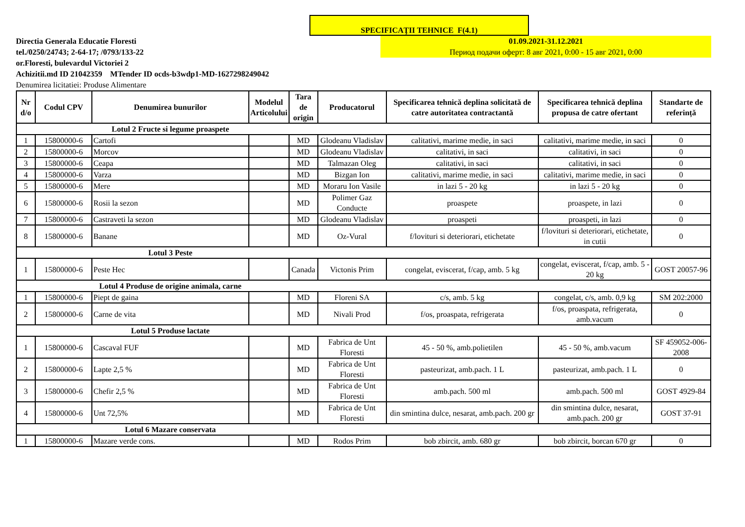SPECIFICAŢII TEHNICE F(4.1)
Directia Generala Educatie Floresti
tel./0250/24743; 2-64-17; /0793/133-22
or.Floresti, bulevardul Victoriei 2
Achizitii.md ID 21042359 MTender ID ocds-b3wdp1-MD-1627298249042
Denumirea licitatiei: Produse Alimentare
01.09.2021-31.12.2021
Период подачи оферт: 8 авг 2021, 0:00 - 15 авг 2021, 0:00
| Nr d/o | Codul CPV | Denumirea bunurilor | Modelul Articolului | Tara de origin | Producatorul | Specificarea tehnică deplina solicitată de catre autoritatea contractantă | Specificarea tehnică deplina propusa de catre ofertant | Standarte de referință |
| --- | --- | --- | --- | --- | --- | --- | --- | --- |
| | | Lotul 2 Fructe si legume proaspete | | | | | | |
| 1 | 15800000-6 | Cartofi | | MD | Glodeanu Vladislav | calitativi, marime medie, in saci | calitativi, marime medie, in saci | 0 |
| 2 | 15800000-6 | Morcov | | MD | Glodeanu Vladislav | calitativi, in saci | calitativi, in saci | 0 |
| 3 | 15800000-6 | Ceapa | | MD | Talmazan Oleg | calitativi, in saci | calitativi, in saci | 0 |
| 4 | 15800000-6 | Varza | | MD | Bizgan Ion | calitativi, marime medie, in saci | calitativi, marime medie, in saci | 0 |
| 5 | 15800000-6 | Mere | | MD | Moraru Ion Vasile | in lazi 5 - 20 kg | in lazi 5 - 20 kg | 0 |
| 6 | 15800000-6 | Rosii la sezon | | MD | Polimer Gaz Conducte | proaspete | proaspete, in lazi | 0 |
| 7 | 15800000-6 | Castraveti la sezon | | MD | Glodeanu Vladislav | proaspeti | proaspeti, in lazi | 0 |
| 8 | 15800000-6 | Banane | | MD | Oz-Vural | f/lovituri si deteriorari, etichetate | f/lovituri si deteriorari, etichetate, in cutii | 0 |
| | | Lotul 3 Peste | | | | | | |
| 1 | 15800000-6 | Peste Hec | | Canada | Victonis Prim | congelat, eviscerat, f/cap, amb. 5 kg | congelat, eviscerat, f/cap, amb. 5 - 20 kg | GOST 20057-96 |
| | | Lotul 4 Produse de origine animala, carne | | | | | | |
| 1 | 15800000-6 | Piept de gaina | | MD | Floreni SA | c/s, amb. 5 kg | congelat, c/s, amb. 0,9 kg | SM 202:2000 |
| 2 | 15800000-6 | Carne de vita | | MD | Nivali Prod | f/os, proaspata, refrigerata | f/os, proaspata, refrigerata, amb.vacum | 0 |
| | | Lotul 5 Produse lactate | | | | | | |
| 1 | 15800000-6 | Cascaval FUF | | MD | Fabrica de Unt Floresti | 45 - 50 %, amb.polietilen | 45 - 50 %, amb.vacum | SF 459052-006-2008 |
| 2 | 15800000-6 | Lapte 2,5 % | | MD | Fabrica de Unt Floresti | pasteurizat, amb.pach. 1 L | pasteurizat, amb.pach. 1 L | 0 |
| 3 | 15800000-6 | Chefir 2,5 % | | MD | Fabrica de Unt Floresti | amb.pach. 500 ml | amb.pach. 500 ml | GOST 4929-84 |
| 4 | 15800000-6 | Unt 72,5% | | MD | Fabrica de Unt Floresti | din smintina dulce, nesarat, amb.pach. 200 gr | din smintina dulce, nesarat, amb.pach. 200 gr | GOST 37-91 |
| | | Lotul 6 Mazare conservata | | | | | | |
| 1 | 15800000-6 | Mazare verde cons. | | MD | Rodos Prim | bob zbircit, amb. 680 gr | bob zbircit, borcan 670 gr | 0 |